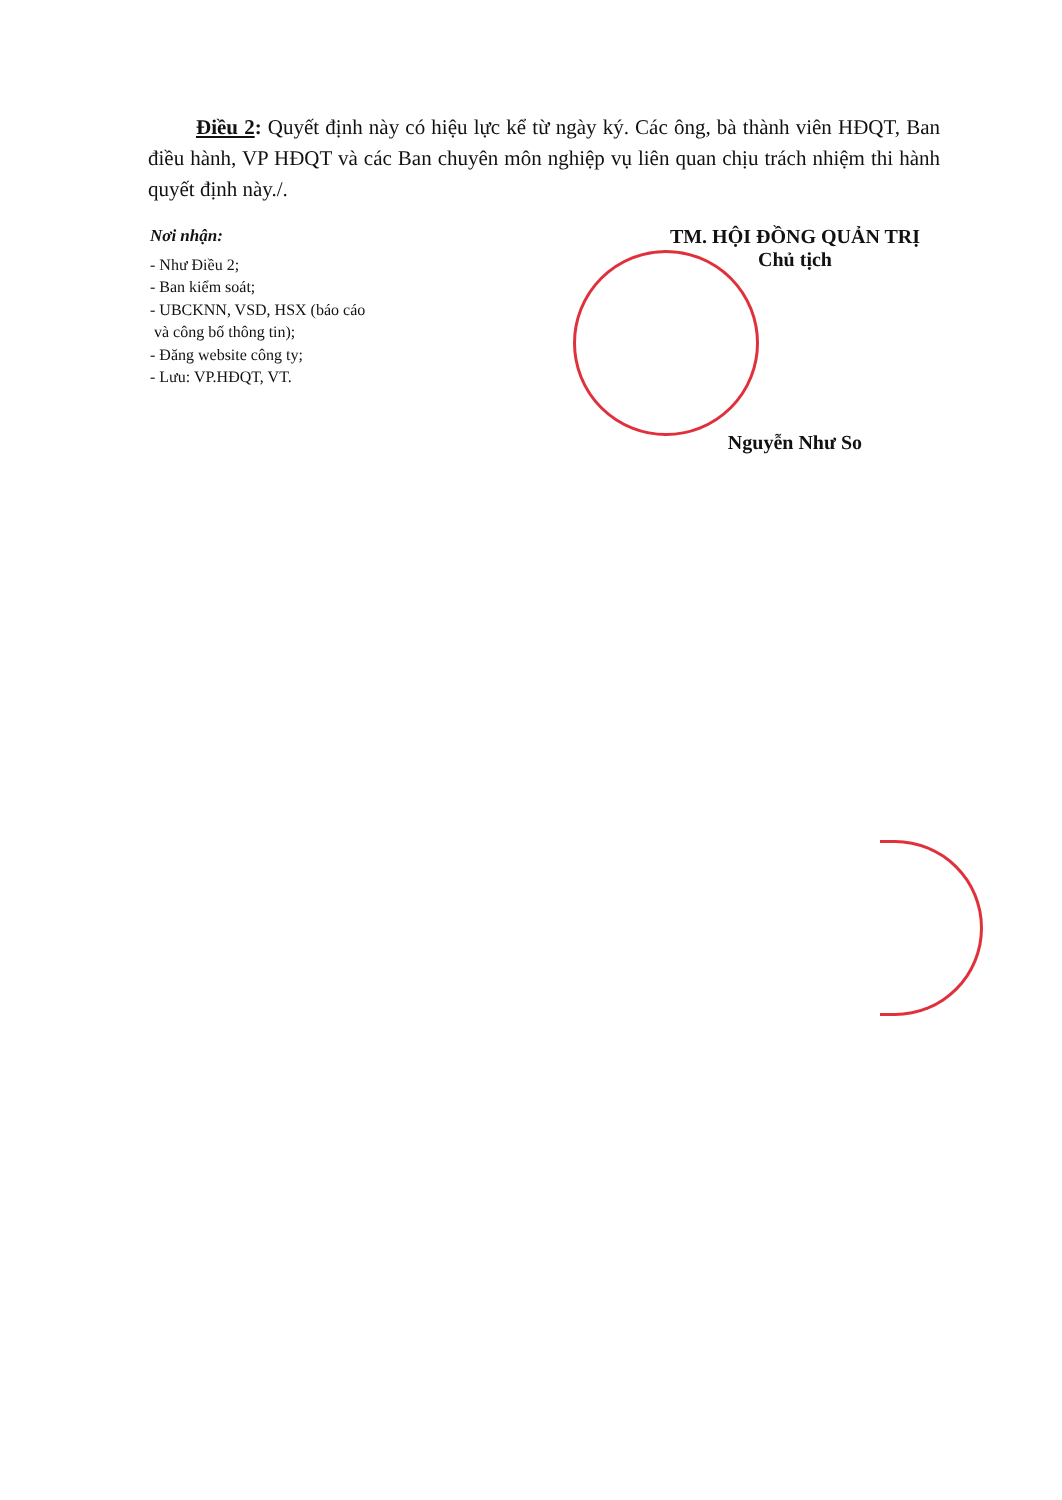Điều 2: Quyết định này có hiệu lực kể từ ngày ký. Các ông, bà thành viên HĐQT, Ban điều hành, VP HĐQT và các Ban chuyên môn nghiệp vụ liên quan chịu trách nhiệm thi hành quyết định này./.
Nơi nhận:
- Như Điều 2;
- Ban kiểm soát;
- UBCKNN, VSD, HSX (báo cáo
và công bố thông tin);
- Đăng website công ty;
- Lưu: VP.HĐQT, VT.
TM. HỘI ĐỒNG QUẢN TRỊ
Chủ tịch
Nguyễn Như So